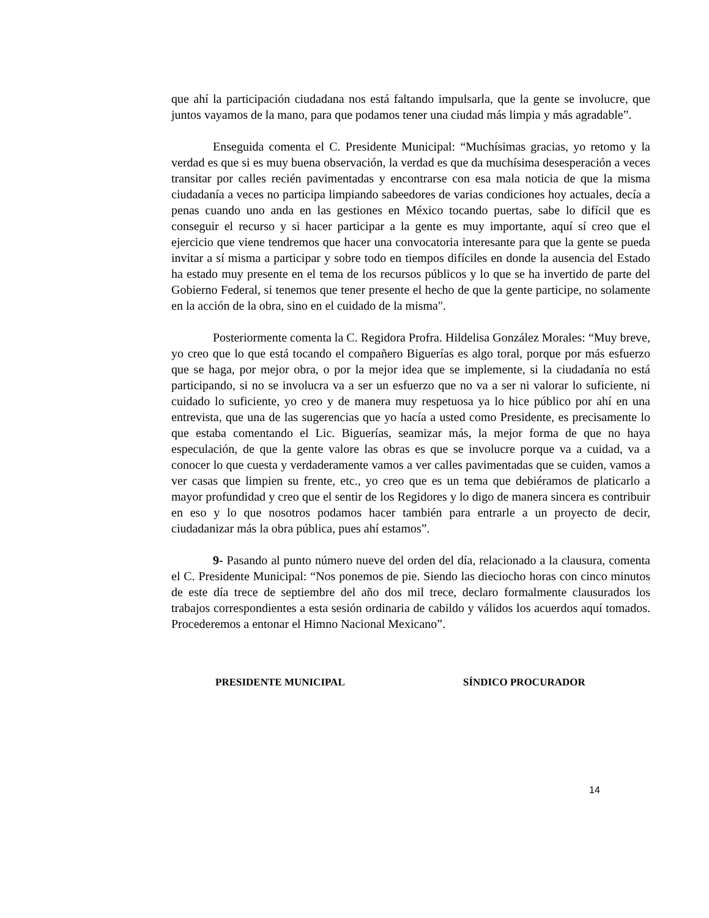que ahí la participación ciudadana nos está faltando impulsarla, que la gente se involucre, que juntos vayamos de la mano, para que podamos tener una ciudad más limpia y más agradable”.
Enseguida comenta el C. Presidente Municipal: “Muchísimas gracias, yo retomo y la verdad es que si es muy buena observación, la verdad es que da muchísima desesperación a veces transitar por calles recién pavimentadas y encontrarse con esa mala noticia de que la misma ciudadanía a veces no participa limpiando sabeedores de varias condiciones hoy actuales, decía a penas cuando uno anda en las gestiones en México tocando puertas, sabe lo difícil que es conseguir el recurso y si hacer participar a la gente es muy importante, aquí sí creo que el ejercicio que viene tendremos que hacer una convocatoria interesante para que la gente se pueda invitar a sí misma a participar y sobre todo en tiempos difíciles en donde la ausencia del Estado ha estado muy presente en el tema de los recursos públicos y lo que se ha invertido de parte del Gobierno Federal, si tenemos que tener presente el hecho de que la gente participe, no solamente en la acción de la obra, sino en el cuidado de la misma".
Posteriormente comenta la C. Regidora Profra. Hildelisa González Morales: “Muy breve, yo creo que lo que está tocando el compañero Biguerías es algo toral, porque por más esfuerzo que se haga, por mejor obra, o por la mejor idea que se implemente, si la ciudadanía no está participando, si no se involucra va a ser un esfuerzo que no va a ser ni valorar lo suficiente, ni cuidado lo suficiente, yo creo y de manera muy respetuosa ya lo hice público por ahí en una entrevista, que una de las sugerencias que yo hacía a usted como Presidente, es precisamente lo que estaba comentando el Lic. Biguerías, seamizar más, la mejor forma de que no haya especulación, de que la gente valore las obras es que se involucre porque va a cuidad, va a conocer lo que cuesta y verdaderamente vamos a ver calles pavimentadas que se cuiden, vamos a ver casas que limpien su frente, etc., yo creo que es un tema que debiéramos de platicarlo a mayor profundidad y creo que el sentir de los Regidores y lo digo de manera sincera es contribuir en eso y lo que nosotros podamos hacer también para entrarle a un proyecto de decir, ciudadanizar más la obra pública, pues ahí estamos”.
9- Pasando al punto número nueve del orden del día, relacionado a la clausura, comenta el C. Presidente Municipal: “Nos ponemos de pie. Siendo las dieciocho horas con cinco minutos de este día trece de septiembre del año dos mil trece, declaro formalmente clausurados los trabajos correspondientes a esta sesión ordinaria de cabildo y válidos los acuerdos aquí tomados. Procederemos a entonar el Himno Nacional Mexicano”.
PRESIDENTE MUNICIPAL SÍNDICO PROCURADOR
14